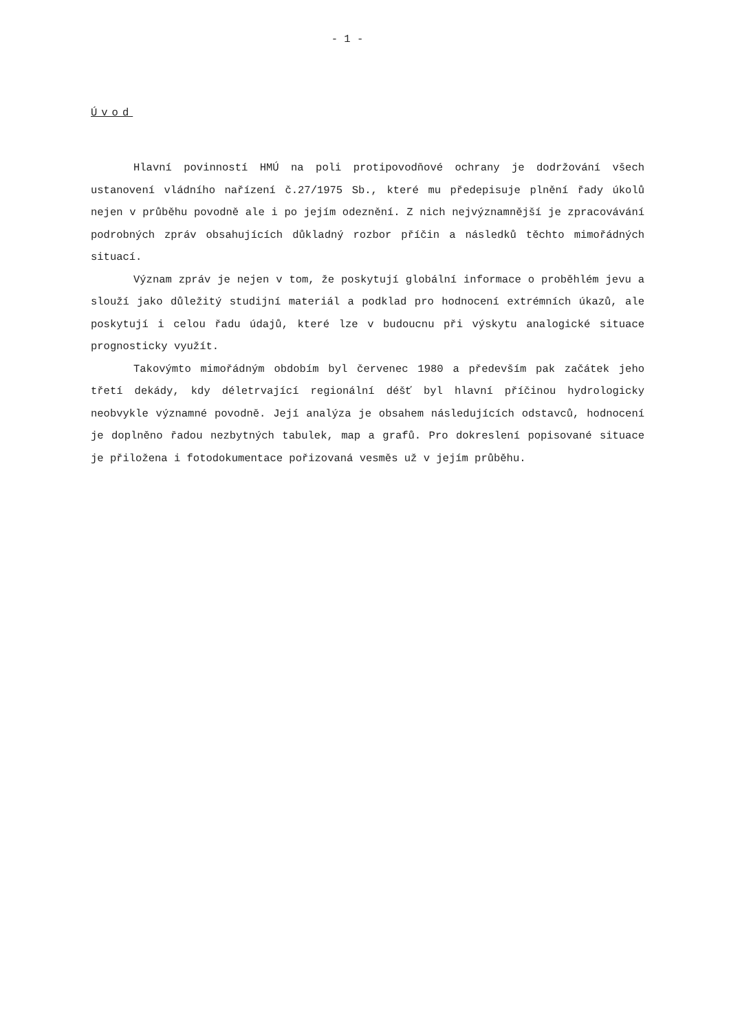- 1 -
Úvod
Hlavní povinností HMÚ na poli protipovodňové ochrany je dodržování všech ustanovení vládního nařízení č.27/1975 Sb., které mu předepisuje plnění řady úkolů nejen v průběhu povodně ale i po jejím odeznění. Z nich nejvýznamnější je zpracovávání podrobných zpráv obsahujících důkladný rozbor příčin a následků těchto mimořádných situací.
Význam zpráv je nejen v tom, že poskytují globální informace o proběhlém jevu a slouží jako důležitý studijní materiál a podklad pro hodnocení extrémních úkazů, ale poskytují i celou řadu údajů, které lze v budoucnu při výskytu analogické situace prognosticky využít.
Takovýmto mimořádným obdobím byl červenec 1980 a především pak začátek jeho třetí dekády, kdy déletrvající regionální déšť byl hlavní příčinou hydrologicky neobvykle významné povodně. Její analýza je obsahem následujících odstavců, hodnocení je doplněno řadou nezbytných tabulek, map a grafů. Pro dokreslení popisované situace je přiložena i fotodokumentace pořizovaná vesměs už v jejím průběhu.